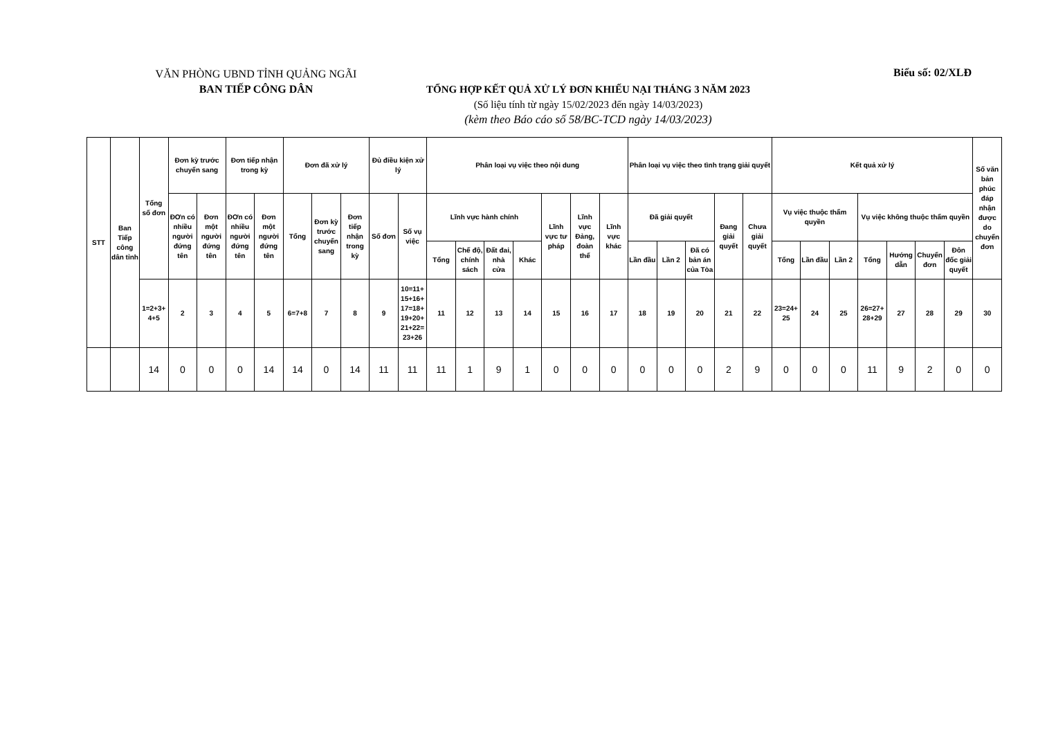VĂN PHÒNG UBND TỈNH QUẢNG NGÃI
BAN TIẾP CÔNG DÂN
TỔNG HỢP KẾT QUẢ XỬ LÝ ĐƠN KHIẾU NẠI THÁNG 3 NĂM 2023
(Số liệu tính từ ngày 15/02/2023 đến ngày 14/03/2023)
(kèm theo Báo cáo số 58/BC-TCD ngày 14/03/2023)
Biểu số: 02/XLĐ
| STT | Ban Tiếp công dân tỉnh | Tổng số đơn | Đơn kỳ trước chuyển sang | | Đơn tiếp nhận trong kỳ | | Đơn đã xử lý | | | Đủ điều kiện xử lý | | Phân loại vụ việc theo nội dung | | | | | | | Phân loại vụ việc theo tình trạng giải quyết | | | | | Kết quả xử lý | | | | | | | Số văn bản phúc đáp nhận được do chuyển đơn |
| --- | --- | --- | --- | --- | --- | --- | --- | --- | --- | --- | --- | --- | --- | --- | --- | --- | --- | --- | --- | --- | --- | --- | --- | --- | --- | --- | --- | --- | --- | --- | --- |
| | | | ĐƠn có nhiều người đứng tên | Đơn một người đứng tên | ĐƠn có nhiều người đứng tên | Đơn một người đứng tên | Tổng | Đơn kỳ trước chuyển sang | Đơn tiếp nhận trong kỳ | Số đơn | Số vụ việc | Lĩnh vực hành chính | | | | Lĩnh vực tư pháp | Lĩnh vực Đảng, đoàn thể | Lĩnh vực khác | Đã giải quyết | | | Đang giải quyết | Chưa giải quyết | Vụ việc thuộc thẩm quyền | | | Vụ việc không thuộc thẩm quyền | | | | |
| | | | | | | | | | | | | Tổng | Chế độ, chính sách | Đất đai, nhà cửa | Khác | | | | Lần đầu | Lần 2 | Đã có bản án của Tòa | | | Tổng | Lần đầu | Lần 2 | Tổng | Hướng dẫn | Chuyển đơn | Đôn đốc giải quyết | |
| | | 1=2+3+ 4+5 | 2 | 3 | 4 | 5 | 6=7+8 | 7 | 8 | 9 | 10=11+ 15+16+ 17=18+ 19+20+ 21+22= 23+26 | 11 | 12 | 13 | 14 | 15 | 16 | 17 | 18 | 19 | 20 | 21 | 22 | 23=24+ 25 | 24 | 25 | 26=27+ 28+29 | 27 | 28 | 29 | 30 |
| | | 14 | 0 | 0 | 0 | 14 | 14 | 0 | 14 | 11 | 11 | 11 | 1 | 9 | 1 | 0 | 0 | 0 | 0 | 0 | 0 | 2 | 9 | 0 | 0 | 0 | 11 | 9 | 2 | 0 | 0 |